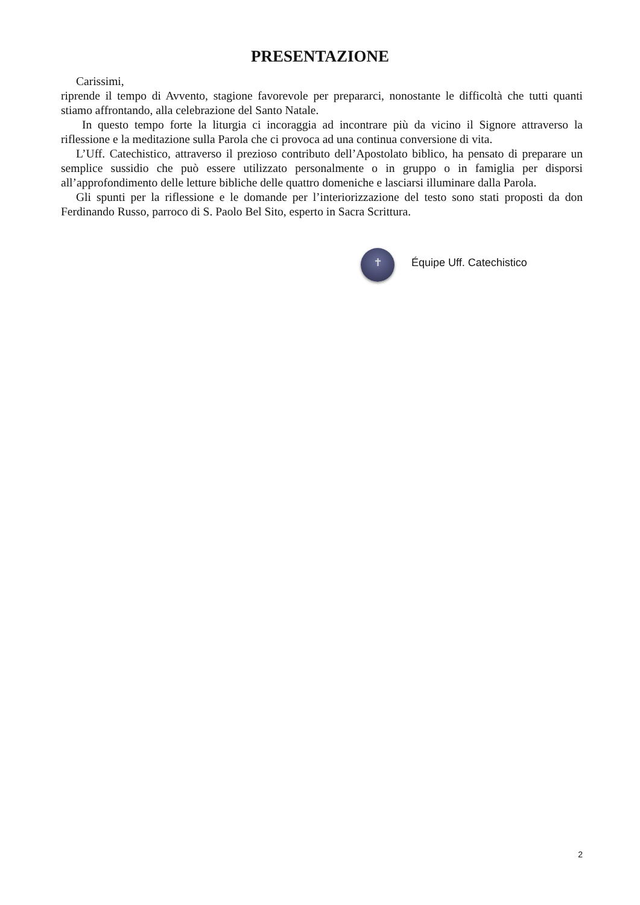PRESENTAZIONE
Carissimi,
riprende il tempo di Avvento, stagione favorevole per prepararci, nonostante le difficoltà che tutti quanti stiamo affrontando, alla celebrazione del Santo Natale.
In questo tempo forte la liturgia ci incoraggia ad incontrare più da vicino il Signore attraverso la riflessione e la meditazione sulla Parola che ci provoca ad una continua conversione di vita.
L’Uff. Catechistico, attraverso il prezioso contributo dell’Apostolato biblico, ha pensato di preparare un semplice sussidio che può essere utilizzato personalmente o in gruppo o in famiglia per disporsi all’approfondimento delle letture bibliche delle quattro domeniche e lasciarsi illuminare dalla Parola.
Gli spunti per la riflessione e le domande per l’interiorizzazione del testo sono stati proposti da don Ferdinando Russo, parroco di S. Paolo Bel Sito, esperto in Sacra Scrittura.
✝
Équipe Uff. Catechistico
2